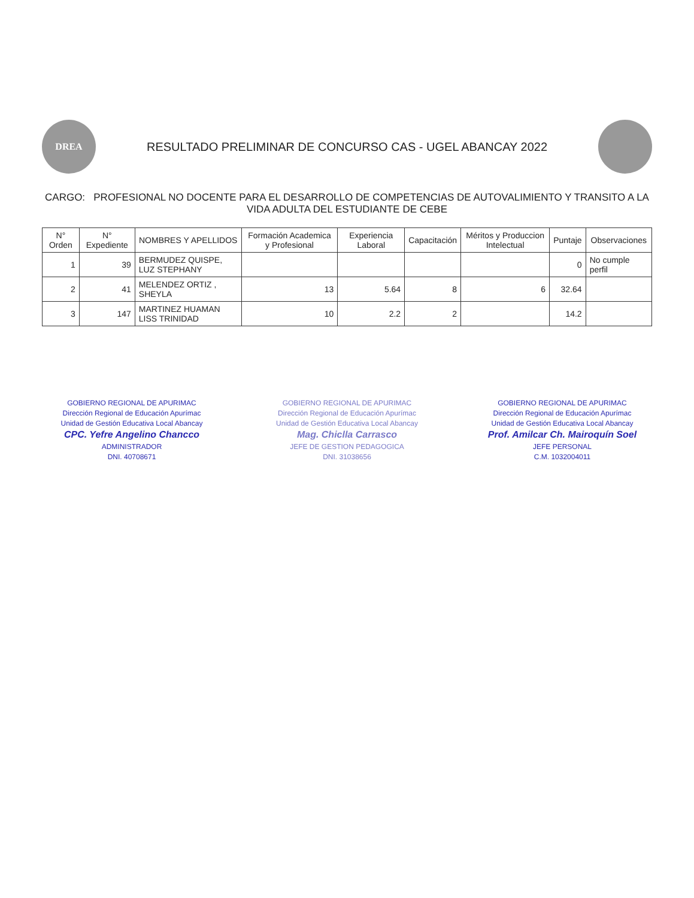DREA
RESULTADO PRELIMINAR DE CONCURSO CAS - UGEL ABANCAY 2022
CARGO: PROFESIONAL NO DOCENTE PARA EL DESARROLLO DE COMPETENCIAS DE AUTOVALIMIENTO Y TRANSITO A LA VIDA ADULTA DEL ESTUDIANTE DE CEBE
| N° Orden | N° Expediente | NOMBRES Y APELLIDOS | Formación Academica y Profesional | Experiencia Laboral | Capacitación | Méritos y Produccion Intelectual | Puntaje | Observaciones |
| --- | --- | --- | --- | --- | --- | --- | --- | --- |
| 1 | 39 | BERMUDEZ QUISPE, LUZ STEPHANY | | | | | 0 | No cumple perfil |
| 2 | 41 | MELENDEZ ORTIZ , SHEYLA | 13 | 5.64 | 8 | 6 | 32.64 | |
| 3 | 147 | MARTINEZ HUAMAN LISS TRINIDAD | 10 | 2.2 | 2 | | 14.2 | |
GOBIERNO REGIONAL DE APURIMAC
Dirección Regional de Educación Apurímac
Unidad de Gestión Educativa Local Abancay
CPC. Yefre Angelino Chancco
ADMINISTRADOR
DNI. 40708671
GOBIERNO REGIONAL DE APURIMAC
Dirección Regional de Educación Apurímac
Unidad de Gestión Educativa Local Abancay
Mag. Chiclla Carrasco
JEFE DE GESTION PEDAGOGICA
DNI. 31038656
GOBIERNO REGIONAL DE APURIMAC
Dirección Regional de Educación Apurímac
Unidad de Gestión Educativa Local Abancay
Prof. Amilcar Ch. Mairoquín Soel
JEFE PERSONAL
C.M. 1032004011